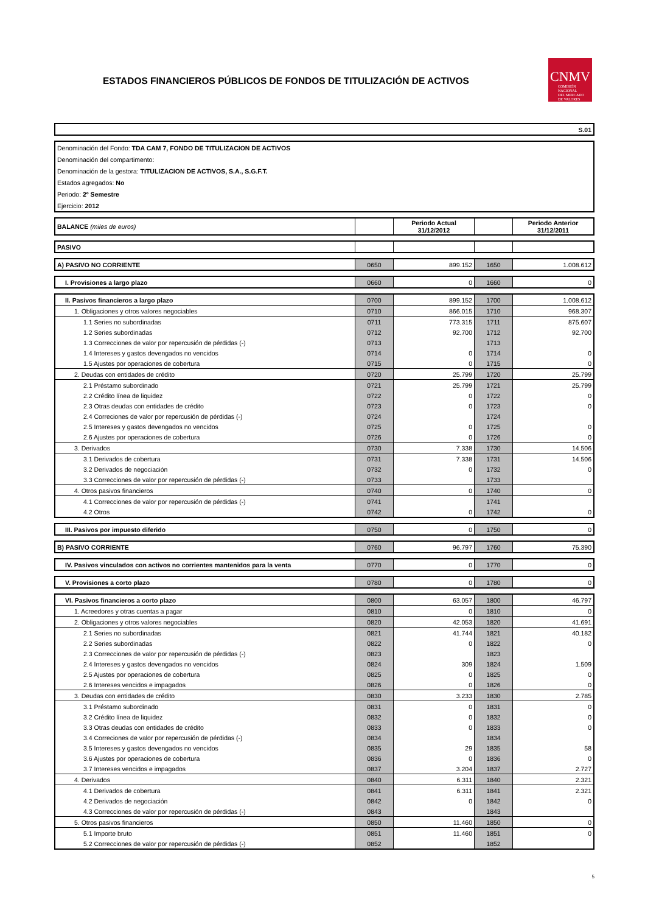ESTADOS FINANCIEROS PÚBLICOS DE FONDOS DE TITULIZACIÓN DE ACTIVOS
CNMV
COMISIÓN
NACIONAL
DEL MERCADO
DE VALORES
| S.01 |
| Denominación del Fondo: TDA CAM 7, FONDO DE TITULIZACION DE ACTIVOS |
| Denominación del compartimento: |
| Denominación de la gestora: TITULIZACION DE ACTIVOS, S.A., S.G.F.T. |
| Estados agregados: No |
| Periodo: 2º Semestre |
| Ejercicio: 2012 |
| BALANCE (miles de euros) | | Periodo Actual 31/12/2012 | | Periodo Anterior 31/12/2011 |
| --- | --- | --- | --- | --- |
| PASIVO | | | | |
| A) PASIVO NO CORRIENTE | 0650 | 899.152 | 1650 | 1.008.612 |
| I. Provisiones a largo plazo | 0660 | 0 | 1660 | 0 |
| II. Pasivos financieros a largo plazo | 0700 | 899.152 | 1700 | 1.008.612 |
| 1. Obligaciones y otros valores negociables | 0710 | 866.015 | 1710 | 968.307 |
| 1.1 Series no subordinadas | 0711 | 773.315 | 1711 | 875.607 |
| 1.2 Series subordinadas | 0712 | 92.700 | 1712 | 92.700 |
| 1.3 Correcciones de valor por repercusión de pérdidas (-) | 0713 | | 1713 | |
| 1.4 Intereses y gastos devengados no vencidos | 0714 | 0 | 1714 | 0 |
| 1.5 Ajustes por operaciones de cobertura | 0715 | 0 | 1715 | 0 |
| 2. Deudas con entidades de crédito | 0720 | 25.799 | 1720 | 25.799 |
| 2.1 Préstamo subordinado | 0721 | 25.799 | 1721 | 25.799 |
| 2.2 Crédito línea de liquidez | 0722 | 0 | 1722 | 0 |
| 2.3 Otras deudas con entidades de crédito | 0723 | 0 | 1723 | 0 |
| 2.4 Correciones de valor por repercusión de pérdidas (-) | 0724 | | 1724 | |
| 2.5 Intereses y gastos devengados no vencidos | 0725 | 0 | 1725 | 0 |
| 2.6 Ajustes por operaciones de cobertura | 0726 | 0 | 1726 | 0 |
| 3. Derivados | 0730 | 7.338 | 1730 | 14.506 |
| 3.1 Derivados de cobertura | 0731 | 7.338 | 1731 | 14.506 |
| 3.2 Derivados de negociación | 0732 | 0 | 1732 | 0 |
| 3.3 Correcciones de valor por repercusión de pérdidas (-) | 0733 | | 1733 | |
| 4. Otros pasivos financieros | 0740 | 0 | 1740 | 0 |
| 4.1 Correcciones de valor por repercusión de pérdidas (-) | 0741 | | 1741 | |
| 4.2 Otros | 0742 | 0 | 1742 | 0 |
| III. Pasivos por impuesto diferido | 0750 | 0 | 1750 | 0 |
| B) PASIVO CORRIENTE | 0760 | 96.797 | 1760 | 75.390 |
| IV. Pasivos vinculados con activos no corrientes mantenidos para la venta | 0770 | 0 | 1770 | 0 |
| V. Provisiones a corto plazo | 0780 | 0 | 1780 | 0 |
| VI. Pasivos financieros a corto plazo | 0800 | 63.057 | 1800 | 46.797 |
| 1. Acreedores y otras cuentas a pagar | 0810 | 0 | 1810 | 0 |
| 2. Obligaciones y otros valores negociables | 0820 | 42.053 | 1820 | 41.691 |
| 2.1 Series no subordinadas | 0821 | 41.744 | 1821 | 40.182 |
| 2.2 Series subordinadas | 0822 | 0 | 1822 | 0 |
| 2.3 Correcciones de valor por repercusión de pérdidas (-) | 0823 | | 1823 | |
| 2.4 Intereses y gastos devengados no vencidos | 0824 | 309 | 1824 | 1.509 |
| 2.5 Ajustes por operaciones de cobertura | 0825 | 0 | 1825 | 0 |
| 2.6 Intereses vencidos e impagados | 0826 | 0 | 1826 | 0 |
| 3. Deudas con entidades de crédito | 0830 | 3.233 | 1830 | 2.785 |
| 3.1 Préstamo subordinado | 0831 | 0 | 1831 | 0 |
| 3.2 Crédito línea de liquidez | 0832 | 0 | 1832 | 0 |
| 3.3 Otras deudas con entidades de crédito | 0833 | 0 | 1833 | 0 |
| 3.4 Correciones de valor por repercusión de pérdidas (-) | 0834 | | 1834 | |
| 3.5 Intereses y gastos devengados no vencidos | 0835 | 29 | 1835 | 58 |
| 3.6 Ajustes por operaciones de cobertura | 0836 | 0 | 1836 | 0 |
| 3.7 Intereses vencidos e impagados | 0837 | 3.204 | 1837 | 2.727 |
| 4. Derivados | 0840 | 6.311 | 1840 | 2.321 |
| 4.1 Derivados de cobertura | 0841 | 6.311 | 1841 | 2.321 |
| 4.2 Derivados de negociación | 0842 | 0 | 1842 | 0 |
| 4.3 Correcciones de valor por repercusión de pérdidas (-) | 0843 | | 1843 | |
| 5. Otros pasivos financieros | 0850 | 11.460 | 1850 | 0 |
| 5.1 Importe bruto | 0851 | 11.460 | 1851 | 0 |
| 5.2 Correcciones de valor por repercusión de pérdidas (-) | 0852 | | 1852 | |
5